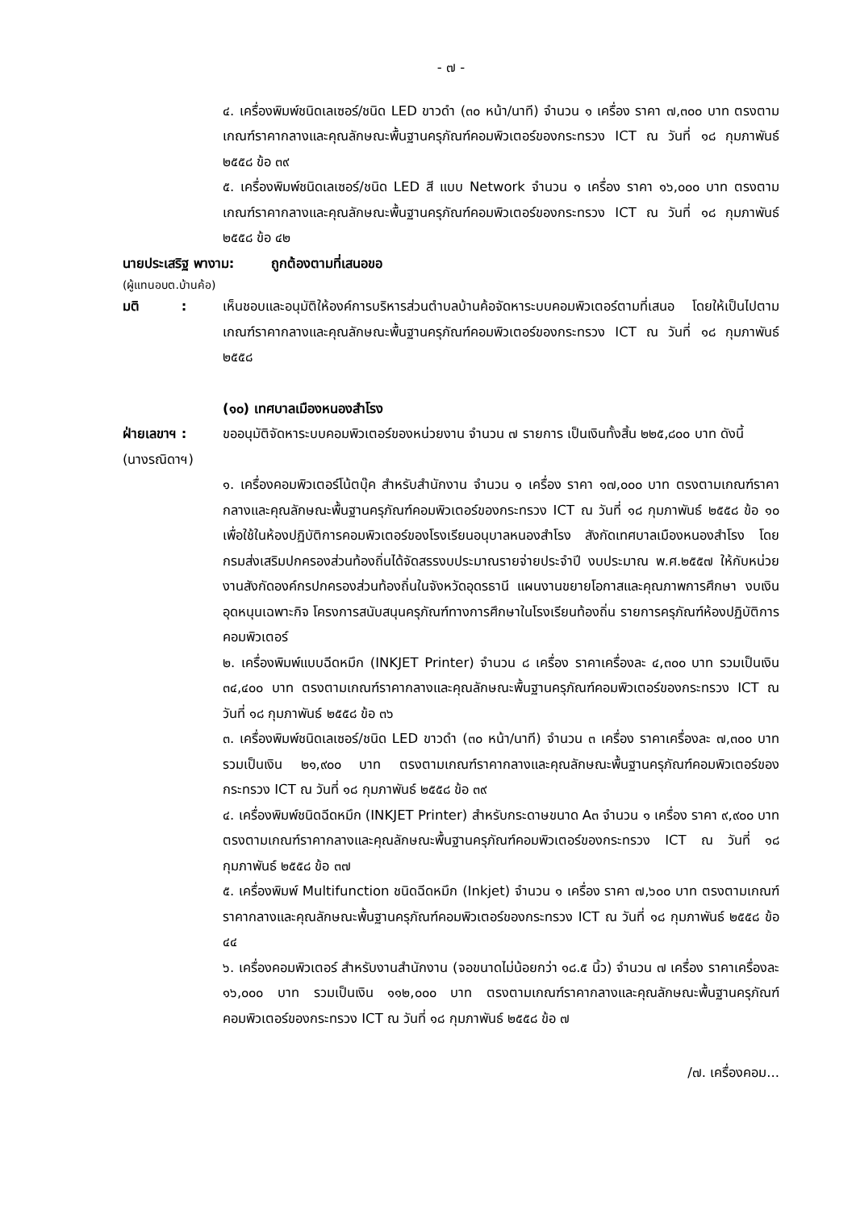- ๗ -
๔. เครื่องพิมพ์ชนิดเลเซอร์/ชนิด LED ขาวดำ (๓๐ หน้า/นาที) จำนวน ๑ เครื่อง ราคา ๗,๓๐๐ บาท ตรงตามเกณฑ์ราคากลางและคุณลักษณะพื้นฐานครุภัณฑ์คอมพิวเตอร์ของกระทรวง ICT ณ วันที่ ๑๘ กุมภาพันธ์ ๒๕๕๘ ข้อ ๓๙
๕. เครื่องพิมพ์ชนิดเลเซอร์/ชนิด LED สี แบบ Network จำนวน ๑ เครื่อง ราคา ๑๖,๐๐๐ บาท ตรงตามเกณฑ์ราคากลางและคุณลักษณะพื้นฐานครุภัณฑ์คอมพิวเตอร์ของกระทรวง ICT ณ วันที่ ๑๘ กุมภาพันธ์ ๒๕๕๘ ข้อ ๔๒
นายประเสริฐ พางาม: ถูกต้องตามที่เสนอขอ
(ผู้แทนอบต.บ้านค้อ)
มติ :
เห็นชอบและอนุมัติให้องค์การบริหารส่วนตำบลบ้านค้อจัดหาระบบคอมพิวเตอร์ตามที่เสนอ โดยให้เป็นไปตามเกณฑ์ราคากลางและคุณลักษณะพื้นฐานครุภัณฑ์คอมพิวเตอร์ของกระทรวง ICT ณ วันที่ ๑๘ กุมภาพันธ์ ๒๕๕๘
(๑๐) เทศบาลเมืองหนองสำโรง
ฝ่ายเลขาฯ :
(นางรณิดาฯ)
ขออนุมัติจัดหาระบบคอมพิวเตอร์ของหน่วยงาน จำนวน ๗ รายการ เป็นเงินทั้งสิ้น ๒๒๕,๘๐๐ บาท ดังนี้
๑. เครื่องคอมพิวเตอร์โน้ตบุ๊ค สำหรับสำนักงาน จำนวน ๑ เครื่อง ราคา ๑๗,๐๐๐ บาท ตรงตามเกณฑ์ราคากลางและคุณลักษณะพื้นฐานครุภัณฑ์คอมพิวเตอร์ของกระทรวง ICT ณ วันที่ ๑๘ กุมภาพันธ์ ๒๕๕๘ ข้อ ๑๐ เพื่อใช้ในห้องปฏิบัติการคอมพิวเตอร์ของโรงเรียนอนุบาลหนองสำโรง สังกัดเทศบาลเมืองหนองสำโรง โดยกรมส่งเสริมปกครองส่วนท้องถิ่นได้จัดสรรงบประมาณรายจ่ายประจำปี งบประมาณ พ.ศ.๒๕๕๗ ให้กับหน่วยงานสังกัดองค์กรปกครองส่วนท้องถิ่นในจังหวัดอุดรธานี แผนงานขยายโอกาสและคุณภาพการศึกษา งบเงินอุดหนุนเฉพาะกิจ โครงการสนับสนุนครุภัณฑ์ทางการศึกษาในโรงเรียนท้องถิ่น รายการครุภัณฑ์ห้องปฏิบัติการคอมพิวเตอร์
๒. เครื่องพิมพ์แบบฉีดหมึก (INKJET Printer) จำนวน ๘ เครื่อง ราคาเครื่องละ ๔,๓๐๐ บาท รวมเป็นเงิน ๓๔,๔๐๐ บาท ตรงตามเกณฑ์ราคากลางและคุณลักษณะพื้นฐานครุภัณฑ์คอมพิวเตอร์ของกระทรวง ICT ณ วันที่ ๑๘ กุมภาพันธ์ ๒๕๕๘ ข้อ ๓๖
๓. เครื่องพิมพ์ชนิดเลเซอร์/ชนิด LED ขาวดำ (๓๐ หน้า/นาที) จำนวน ๓ เครื่อง ราคาเครื่องละ ๗,๓๐๐ บาท รวมเป็นเงิน ๒๑,๙๐๐ บาท ตรงตามเกณฑ์ราคากลางและคุณลักษณะพื้นฐานครุภัณฑ์คอมพิวเตอร์ของกระทรวง ICT ณ วันที่ ๑๘ กุมภาพันธ์ ๒๕๕๘ ข้อ ๓๙
๔. เครื่องพิมพ์ชนิดฉีดหมึก (INKJET Printer) สำหรับกระดาษขนาด A๓ จำนวน ๑ เครื่อง ราคา ๙,๙๐๐ บาท ตรงตามเกณฑ์ราคากลางและคุณลักษณะพื้นฐานครุภัณฑ์คอมพิวเตอร์ของกระทรวง ICT ณ วันที่ ๑๘ กุมภาพันธ์ ๒๕๕๘ ข้อ ๓๗
๕. เครื่องพิมพ์ Multifunction ชนิดฉีดหมึก (Inkjet) จำนวน ๑ เครื่อง ราคา ๗,๖๐๐ บาท ตรงตามเกณฑ์ราคากลางและคุณลักษณะพื้นฐานครุภัณฑ์คอมพิวเตอร์ของกระทรวง ICT ณ วันที่ ๑๘ กุมภาพันธ์ ๒๕๕๘ ข้อ ๔๔
๖. เครื่องคอมพิวเตอร์ สำหรับงานสำนักงาน (จอขนาดไม่น้อยกว่า ๑๘.๕ นิ้ว) จำนวน ๗ เครื่อง ราคาเครื่องละ ๑๖,๐๐๐ บาท รวมเป็นเงิน ๑๑๒,๐๐๐ บาท ตรงตามเกณฑ์ราคากลางและคุณลักษณะพื้นฐานครุภัณฑ์คอมพิวเตอร์ของกระทรวง ICT ณ วันที่ ๑๘ กุมภาพันธ์ ๒๕๕๘ ข้อ ๗
/๗. เครื่องคอม...